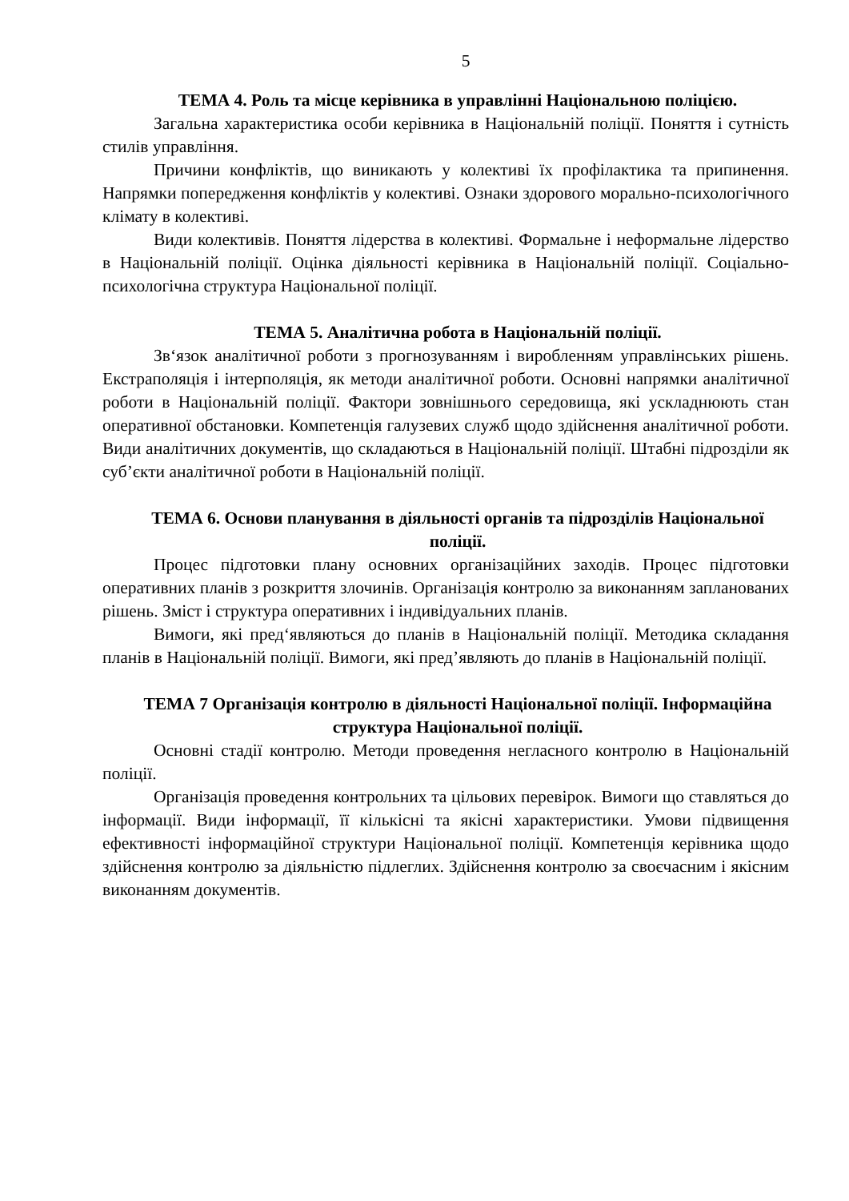5
ТЕМА 4. Роль та місце керівника в управлінні Національною поліцією.
Загальна характеристика особи керівника в Національній поліції. Поняття і сутність стилів управління.
Причини конфліктів, що виникають у колективі їх профілактика та припинення. Напрямки попередження конфліктів у колективі. Ознаки здорового морально-психологічного клімату в колективі.
Види колективів. Поняття лідерства в колективі. Формальне і неформальне лідерство в Національній поліції. Оцінка діяльності керівника в Національній поліції. Соціально-психологічна структура Національної поліції.
ТЕМА 5. Аналітична робота в Національній поліції.
Зв‘язок аналітичної роботи з прогнозуванням і виробленням управлінських рішень. Екстраполяція і інтерполяція, як методи аналітичної роботи. Основні напрямки аналітичної роботи в Національній поліції. Фактори зовнішнього середовища, які ускладнюють стан оперативної обстановки. Компетенція галузевих служб щодо здійснення аналітичної роботи. Види аналітичних документів, що складаються в Національній поліції. Штабні підрозділи як суб’єкти аналітичної роботи в Національній поліції.
ТЕМА 6. Основи планування в діяльності органів та підрозділів Національної поліції.
Процес підготовки плану основних організаційних заходів. Процес підготовки оперативних планів з розкриття злочинів. Організація контролю за виконанням запланованих рішень. Зміст і структура оперативних і індивідуальних планів.
Вимоги, які пред‘являються до планів в Національній поліції. Методика складання планів в Національній поліції. Вимоги, які пред’являють до планів в Національній поліції.
ТЕМА 7 Організація контролю в діяльності Національної поліції. Інформаційна структура Національної поліції.
Основні стадії контролю. Методи проведення негласного контролю в Національній поліції.
Організація проведення контрольних та цільових перевірок. Вимоги що ставляться до інформації. Види інформації, її кількісні та якісні характеристики. Умови підвищення ефективності інформаційної структури Національної поліції. Компетенція керівника щодо здійснення контролю за діяльністю підлеглих. Здійснення контролю за своєчасним і якісним виконанням документів.